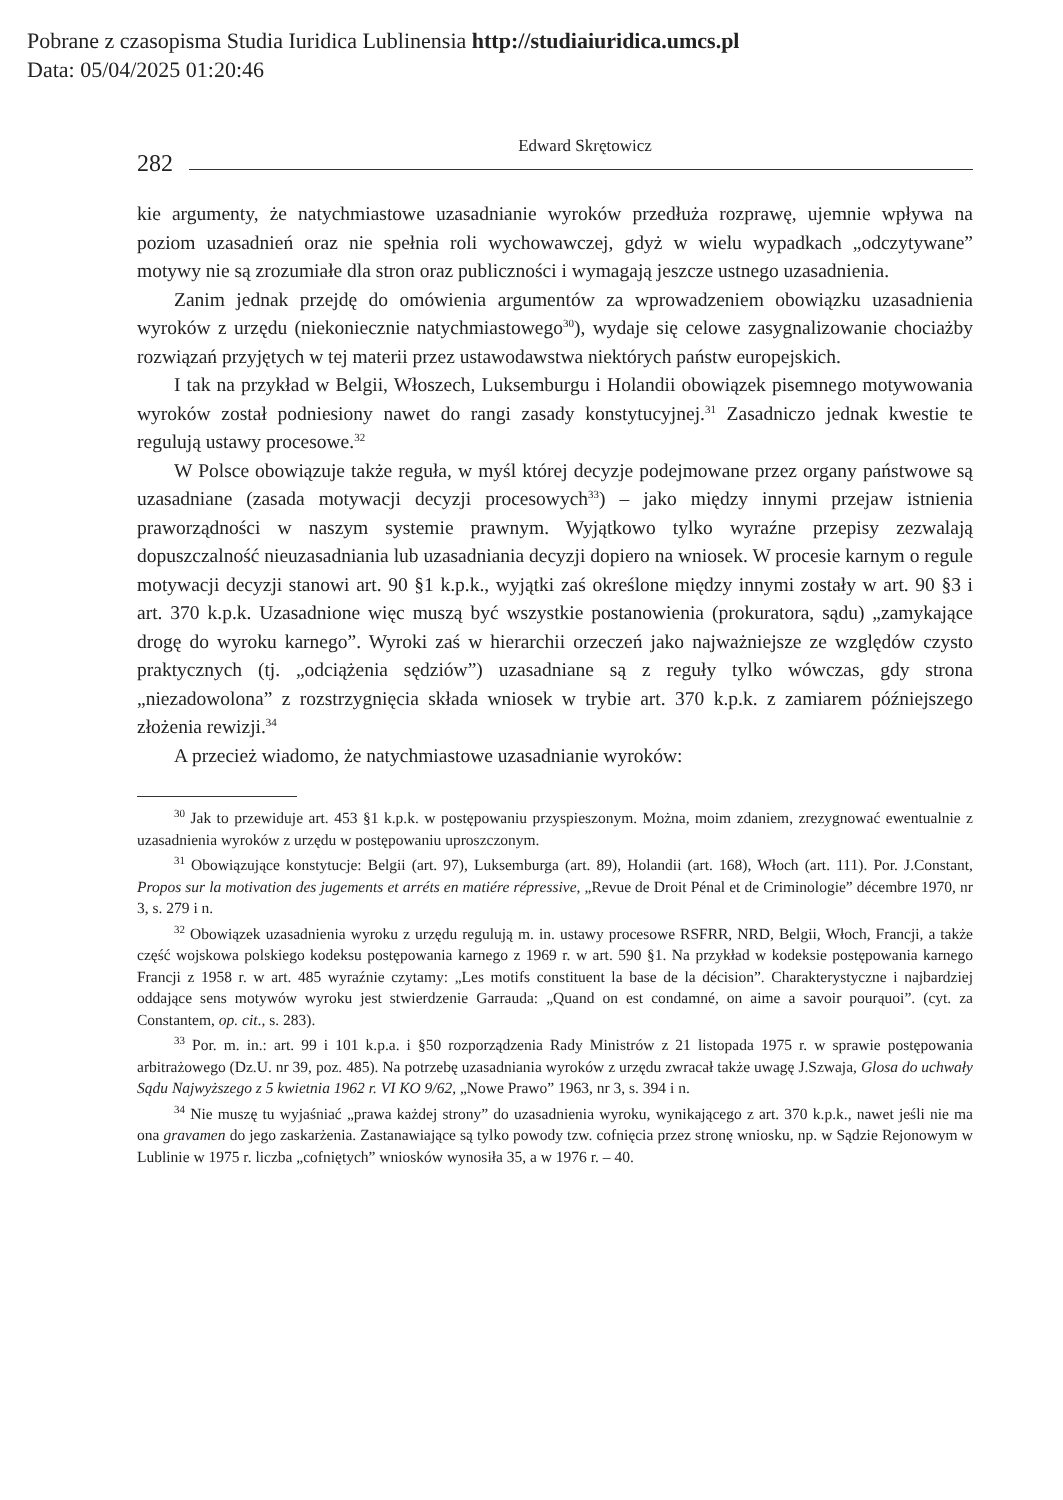Pobrane z czasopisma Studia Iuridica Lublinensia http://studiaiuridica.umcs.pl
Data: 05/04/2025 01:20:46
282
Edward Skrętowicz
kie argumenty, że natychmiastowe uzasadnianie wyroków przedłuża rozprawę, ujemnie wpływa na poziom uzasadnień oraz nie spełnia roli wychowawczej, gdyż w wielu wypadkach „odczytywane” motywy nie są zrozumiałe dla stron oraz publiczności i wymagają jeszcze ustnego uzasadnienia.
Zanim jednak przejdę do omówienia argumentów za wprowadzeniem obowiązku uzasadnienia wyroków z urzędu (niekoniecznie natychmiastowego<sup>30</sup>), wydaje się celowe zasygnalizowanie chociażby rozwiązań przyjętych w tej materii przez ustawodawstwa niektórych państw europejskich.
I tak na przykład w Belgii, Włoszech, Luksemburgu i Holandii obowiązek pisemnego motywowania wyroków został podniesiony nawet do rangi zasady konstytucyjnej.<sup>31</sup> Zasadniczo jednak kwestie te regulują ustawy procesowe.<sup>32</sup>
W Polsce obowiązuje także reguła, w myśl której decyzje podejmowane przez organy państwowe są uzasadniane (zasada motywacji decyzji procesowych<sup>33</sup>) – jako między innymi przejaw istnienia praworządności w naszym systemie prawnym. Wyjątkowo tylko wyraźne przepisy zezwalają dopuszczalność nieuzasadniania lub uzasadniania decyzji dopiero na wniosek. W procesie karnym o regule motywacji decyzji stanowi art. 90 §1 k.p.k., wyjątki zaś określone między innymi zostały w art. 90 §3 i art. 370 k.p.k. Uzasadnione więc muszą być wszystkie postanowienia (prokuratora, sądu) „zamykające drogę do wyroku karnego”. Wyroki zaś w hierarchii orzeczeń jako najważniejsze ze względów czysto praktycznych (tj. „odciążenia sędziów”) uzasadniane są z reguły tylko wówczas, gdy strona „niezadowolona” z rozstrzygnięcia składa wniosek w trybie art. 370 k.p.k. z zamiarem późniejszego złożenia rewizji.<sup>34</sup>
A przecież wiadomo, że natychmiastowe uzasadnianie wyroków:
<sup>30</sup> Jak to przewiduje art. 453 §1 k.p.k. w postępowaniu przyspieszonym. Można, moim zdaniem, zrezygnować ewentualnie z uzasadnienia wyroków z urzędu w postępowaniu uproszczonym.
<sup>31</sup> Obowiązujące konstytucje: Belgii (art. 97), Luksemburga (art. 89), Holandii (art. 168), Włoch (art. 111). Por. J.Constant, Propos sur la motivation des jugements et arréts en matiére répressive, „Revue de Droit Pénal et de Criminologie” décembre 1970, nr 3, s. 279 i n.
<sup>32</sup> Obowiązek uzasadnienia wyroku z urzędu regulują m. in. ustawy procesowe RSFRR, NRD, Belgii, Włoch, Francji, a także część wojskowa polskiego kodeksu postępowania karnego z 1969 r. w art. 590 §1. Na przykład w kodeksie postępowania karnego Francji z 1958 r. w art. 485 wyraźnie czytamy: „Les motifs constituent la base de la décision”. Charakterystyczne i najbardziej oddające sens motywów wyroku jest stwierdzenie Garrauda: „Quand on est condamné, on aime a savoir pourąuoi”. (cyt. za Constantem, op. cit., s. 283).
<sup>33</sup> Por. m. in.: art. 99 i 101 k.p.a. i §50 rozporządzenia Rady Ministrów z 21 listopada 1975 r. w sprawie postępowania arbitrażowego (Dz.U. nr 39, poz. 485). Na potrzebę uzasadniania wyroków z urzędu zwracał także uwagę J.Szwaja, Glosa do uchwały Sądu Najwyższego z 5 kwietnia 1962 r. VI KO 9/62, „Nowe Prawo” 1963, nr 3, s. 394 i n.
<sup>34</sup> Nie muszę tu wyjaśniać „prawa każdej strony” do uzasadnienia wyroku, wynikającego z art. 370 k.p.k., nawet jeśli nie ma ona gravamen do jego zaskarżenia. Zastanawiające są tylko powody tzw. cofnięcia przez stronę wniosku, np. w Sądzie Rejonowym w Lublinie w 1975 r. liczba „cofniętych” wniosków wynosiła 35, a w 1976 r. – 40.